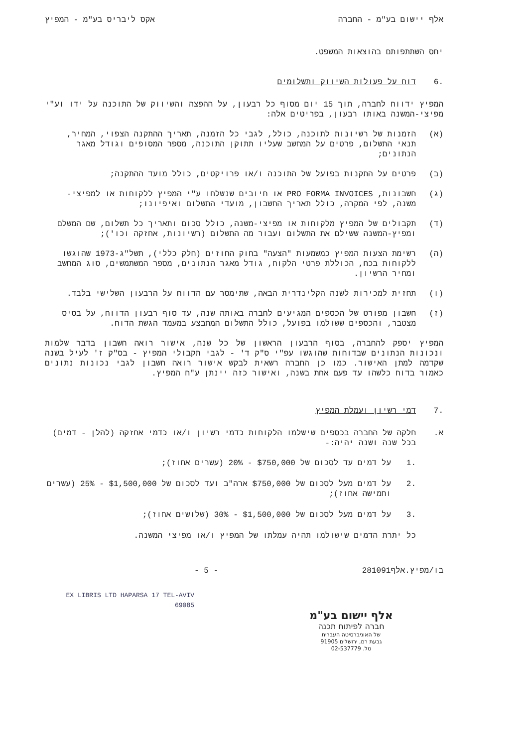אלף יישום בע"מ - החברה אקס ליבריס בע"מ - המפיץ
יחס השתתפותם בהוצאות המשפט.
.6 דוח על פעולות השיווק ותשלומים
המפיץ ידווח לחברה, תוך 15 יום מסוף כל רבעון, על ההפצה והשיווק של התוכנה על ידו וע"י מפיצי-המשנה באותו רבעון, בפריטים אלה:
(א) הזמנות של רשיונות לתוכנה, כולל, לגבי כל הזמנה, תאריך ההתקנה הצפוי, המחיר, תנאי התשלום, פרטים על המחשב שעליו תתוקן התוכנה, מספר המסופים וגודל מאגר הנתונים;
(ב) פרטים על התקנות בפועל של התוכנה ו/או פרויקטים, כולל מועד ההתקנה;
(ג) חשבונות, PRO FORMA INVOICES או חיובים שנשלחו ע"י המפיץ ללקוחות או למפיצי-משנה, לפי המקרה, כולל תאריך החשבון, מועדי התשלום ואיפיונו;
(ד) תקבולים של המפיץ מלקוחות או מפיצי-משנה, כולל סכום ותאריך כל תשלום, שם המשלם ומפיץ-המשנה ששילם את התשלום ועבור מה התשלום (רשיונות, אחזקה וכו');
(ה) רשימת הצעות המפיץ כמשמעות "הצעה" בחוק החוזים (חלק כללי), תשל"ג-1973 שהוגשו ללקוחות בכח, הכוללת פרטי הלקוח, גודל מאגר הנתונים, מספר המשתמשים, סוג המחשב ומחיר הרשיון.
(ו) תחזית למכירות לשנה הקלינדרית הבאה, שתימסר עם הדווח על הרבעון השלישי בלבד.
(ז) חשבון מפורט של הכספים המגיעים לחברה באותה שנה, עד סוף רבעון הדווח, על בסיס מצטבר, והכספים ששולמו בפועל, כולל התשלום המתבצע במעמד הגשת הדוח.
המפיץ יספק להחברה, בסוף הרבעון הראשון של כל שנה, אישור רואה חשבון בדבר שלמות ונכונות הנתונים שבדוחות שהוגשו עפ"י ס"ק ד' - לגבי תקבולי המפיץ - בס"ק ז' לעיל בשנה שקדמה למתן האישור. כמו כן החברה רשאית לבקש אישור רואה חשבון לגבי נכונות נתונים כאמור בדוח כלשהו עד פעם אחת בשנה, ואישור כזה יינתן ע"ח המפיץ.
.7 דמי רשיון ועמלת המפיץ
א. חלקה של החברה בכספים שישלמו הלקוחות כדמי רשיון ו/או כדמי אחזקה (להלן - דמים) בכל שנה ושנה יהיה:-
.1 על דמים עד לסכום של $750,000 - 20% (עשרים אחוז);
.2 על דמים מעל לסכום של $750,000 ארה"ב ועד לסכום של $1,500,000 - 25% (עשרים וחמישה אחוז);
.3 על דמים מעל לסכום של $1,500,000 - 30% (שלושים אחוז);
כל יתרת הדמים שישולמו תהיה עמלתו של המפיץ ו/או מפיצי המשנה.
בו/מפיץ.אלף281091 - 5 -
EX LIBRIS LTD HAPARSA 17 TEL-AVIV 69085
אלף יישום בע"מ
חברה לפיתוח תכנה
של האוניברסיטה העברית
גבעת רם, ירושלים 91905
טל. 02-537779